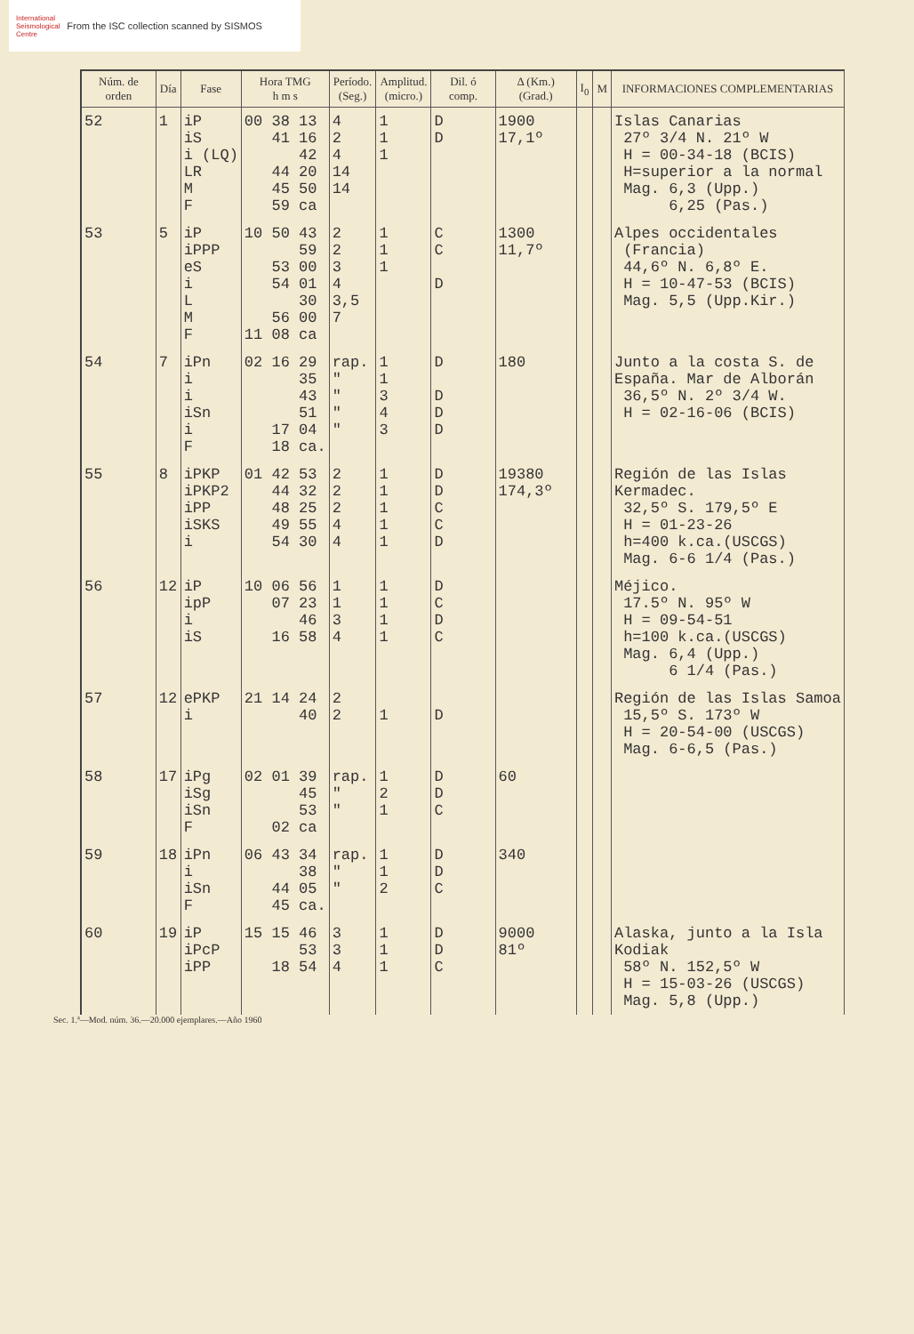International
Seismological
Centre
From the ISC collection scanned by SISMOS
| Núm. de orden | Día | Fase | Hora TMG h m s | Períodо. (Seg.) | Amplitud. (micro.) | Dil. ó comp. | Δ (Km.) (Grad.) | I<sub>0</sub> | M | INFORMACIONES COMPLEMENTARIAS |
| --- | --- | --- | --- | --- | --- | --- | --- | --- | --- | --- |
| 52 | 1 | iP iS i (LQ) LR M F | 00 38 13 41 16 42 44 20 45 50 59 ca | 4 2 4 14 14 | 1 1 1 | D D | 1900 17,1º | | | Islas Canarias 27º 3/4 N. 21º W H = 00-34-18 (BCIS) H=superior a la normal Mag. 6,3 (Upp.) 6,25 (Pas.) |
| 53 | 5 | iP iPPP eS i L M F | 10 50 43 59 53 00 54 01 30 56 00 11 08 ca | 2 2 3 4 3,5 7 | 1 1 1 | C C D | 1300 11,7º | | | Alpes occidentales (Francia) 44,6º N. 6,8º E. H = 10-47-53 (BCIS) Mag. 5,5 (Upp.Kir.) |
| 54 | 7 | iPn i i iSn i F | 02 16 29 35 43 51 17 04 18 ca. | rap. " " " " | 1 1 3 4 3 | D D D D | 180 | | | Junto a la costa S. de España. Mar de Alborán 36,5º N. 2º 3/4 W. H = 02-16-06 (BCIS) |
| 55 | 8 | iPKP iPKP2 iPP iSKS i | 01 42 53 44 32 48 25 49 55 54 30 | 2 2 2 4 4 | 1 1 1 1 1 | D D C C D | 19380 174,3º | | | Región de las Islas Kermadec. 32,5º S. 179,5º E H = 01-23-26 h=400 k.ca.(USCGS) Mag. 6-6 1/4 (Pas.) |
| 56 | 12 | iP ipP i iS | 10 06 56 07 23 46 16 58 | 1 1 3 4 | 1 1 1 1 | D C D C | | | | Méjico. 17.5º N. 95º W H = 09-54-51 h=100 k.ca.(USCGS) Mag. 6,4 (Upp.) 6 1/4 (Pas.) |
| 57 | 12 | ePKP i | 21 14 24 40 | 2 2 | 1 | D | | | | Región de las Islas Samoa 15,5º S. 173º W H = 20-54-00 (USCGS) Mag. 6-6,5 (Pas.) |
| 58 | 17 | iPg iSg iSn F | 02 01 39 45 53 02 ca | rap. " " | 1 2 1 | D D C | 60 | | | |
| 59 | 18 | iPn i iSn F | 06 43 34 38 44 05 45 ca. | rap. " " | 1 1 2 | D D C | 340 | | | |
| 60 | 19 | iP iPcP iPP | 15 15 46 53 18 54 | 3 3 4 | 1 1 1 | D D C | 9000 81º | | | Alaska, junto a la Isla Kodiak 58º N. 152,5º W H = 15-03-26 (USCGS) Mag. 5,8 (Upp.) |
Sec. 1.ª—Mod. núm. 36.—20.000 ejemplares.—Año 1960